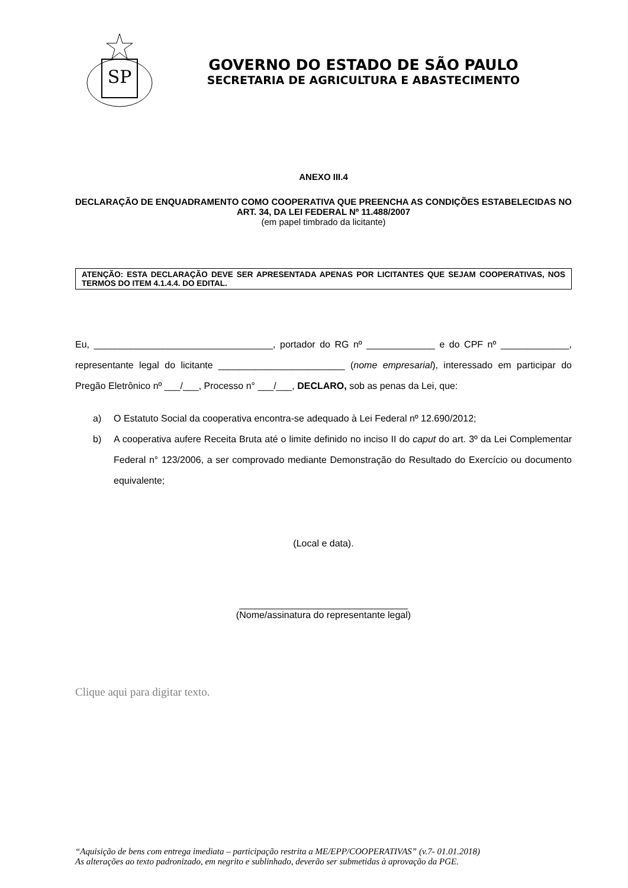SP
GOVERNO DO ESTADO DE SÃO PAULO
SECRETARIA DE AGRICULTURA E ABASTECIMENTO
ANEXO III.4
DECLARAÇÃO DE ENQUADRAMENTO COMO COOPERATIVA QUE PREENCHA AS CONDIÇÕES ESTABELECIDAS NO ART. 34, DA LEI FEDERAL Nº 11.488/2007
(em papel timbrado da licitante)
ATENÇÃO: ESTA DECLARAÇÃO DEVE SER APRESENTADA APENAS POR LICITANTES QUE SEJAM COOPERATIVAS, NOS TERMOS DO ITEM 4.1.4.4. DO EDITAL.
Eu, __________________________________, portador do RG nº _____________ e do CPF nº _____________, representante legal do licitante ________________________ (nome empresarial), interessado em participar do Pregão Eletrônico nº ___/___, Processo n° ___/___, DECLARO, sob as penas da Lei, que:
a) O Estatuto Social da cooperativa encontra-se adequado à Lei Federal nº 12.690/2012;
b) A cooperativa aufere Receita Bruta até o limite definido no inciso II do caput do art. 3º da Lei Complementar Federal n° 123/2006, a ser comprovado mediante Demonstração do Resultado do Exercício ou documento equivalente;
(Local e data).
________________________________
(Nome/assinatura do representante legal)
Clique aqui para digitar texto.
“Aquisição de bens com entrega imediata – participação restrita a ME/EPP/COOPERATIVAS” (v.7- 01.01.2018)
As alterações ao texto padronizado, em negrito e sublinhado, deverão ser submetidas à aprovação da PGE.